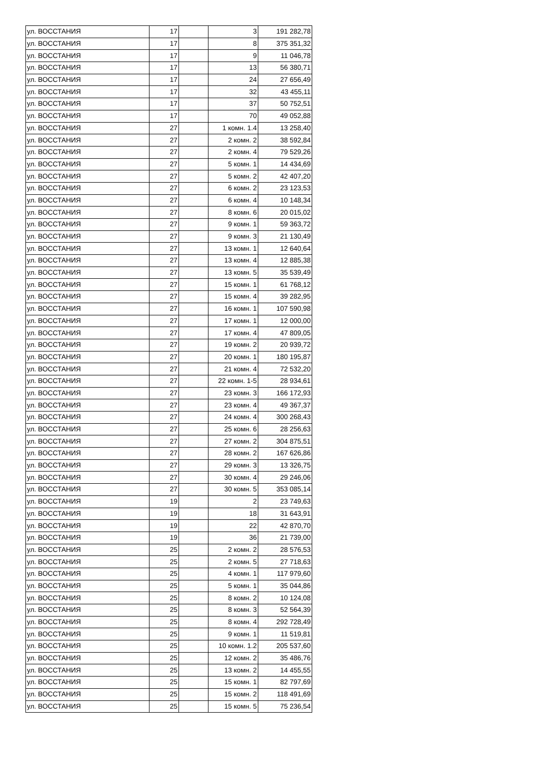| ул. ВОССТАНИЯ | 17 | | 3 | 191 282,78 |
| ул. ВОССТАНИЯ | 17 | | 8 | 375 351,32 |
| ул. ВОССТАНИЯ | 17 | | 9 | 11 046,78 |
| ул. ВОССТАНИЯ | 17 | | 13 | 56 380,71 |
| ул. ВОССТАНИЯ | 17 | | 24 | 27 656,49 |
| ул. ВОССТАНИЯ | 17 | | 32 | 43 455,11 |
| ул. ВОССТАНИЯ | 17 | | 37 | 50 752,51 |
| ул. ВОССТАНИЯ | 17 | | 70 | 49 052,88 |
| ул. ВОССТАНИЯ | 27 | | 1 комн. 1.4 | 13 258,40 |
| ул. ВОССТАНИЯ | 27 | | 2 комн. 2 | 38 592,84 |
| ул. ВОССТАНИЯ | 27 | | 2 комн. 4 | 79 529,26 |
| ул. ВОССТАНИЯ | 27 | | 5 комн. 1 | 14 434,69 |
| ул. ВОССТАНИЯ | 27 | | 5 комн. 2 | 42 407,20 |
| ул. ВОССТАНИЯ | 27 | | 6 комн. 2 | 23 123,53 |
| ул. ВОССТАНИЯ | 27 | | 6 комн. 4 | 10 148,34 |
| ул. ВОССТАНИЯ | 27 | | 8 комн. 6 | 20 015,02 |
| ул. ВОССТАНИЯ | 27 | | 9 комн. 1 | 59 363,72 |
| ул. ВОССТАНИЯ | 27 | | 9 комн. 3 | 21 130,49 |
| ул. ВОССТАНИЯ | 27 | | 13 комн. 1 | 12 640,64 |
| ул. ВОССТАНИЯ | 27 | | 13 комн. 4 | 12 885,38 |
| ул. ВОССТАНИЯ | 27 | | 13 комн. 5 | 35 539,49 |
| ул. ВОССТАНИЯ | 27 | | 15 комн. 1 | 61 768,12 |
| ул. ВОССТАНИЯ | 27 | | 15 комн. 4 | 39 282,95 |
| ул. ВОССТАНИЯ | 27 | | 16 комн. 1 | 107 590,98 |
| ул. ВОССТАНИЯ | 27 | | 17 комн. 1 | 12 000,00 |
| ул. ВОССТАНИЯ | 27 | | 17 комн. 4 | 47 809,05 |
| ул. ВОССТАНИЯ | 27 | | 19 комн. 2 | 20 939,72 |
| ул. ВОССТАНИЯ | 27 | | 20 комн. 1 | 180 195,87 |
| ул. ВОССТАНИЯ | 27 | | 21 комн. 4 | 72 532,20 |
| ул. ВОССТАНИЯ | 27 | | 22 комн. 1-5 | 28 934,61 |
| ул. ВОССТАНИЯ | 27 | | 23 комн. 3 | 166 172,93 |
| ул. ВОССТАНИЯ | 27 | | 23 комн. 4 | 49 367,37 |
| ул. ВОССТАНИЯ | 27 | | 24 комн. 4 | 300 268,43 |
| ул. ВОССТАНИЯ | 27 | | 25 комн. 6 | 28 256,63 |
| ул. ВОССТАНИЯ | 27 | | 27 комн. 2 | 304 875,51 |
| ул. ВОССТАНИЯ | 27 | | 28 комн. 2 | 167 626,86 |
| ул. ВОССТАНИЯ | 27 | | 29 комн. 3 | 13 326,75 |
| ул. ВОССТАНИЯ | 27 | | 30 комн. 4 | 29 246,06 |
| ул. ВОССТАНИЯ | 27 | | 30 комн. 5 | 353 085,14 |
| ул. ВОССТАНИЯ | 19 | | 2 | 23 749,63 |
| ул. ВОССТАНИЯ | 19 | | 18 | 31 643,91 |
| ул. ВОССТАНИЯ | 19 | | 22 | 42 870,70 |
| ул. ВОССТАНИЯ | 19 | | 36 | 21 739,00 |
| ул. ВОССТАНИЯ | 25 | | 2 комн. 2 | 28 576,53 |
| ул. ВОССТАНИЯ | 25 | | 2 комн. 5 | 27 718,63 |
| ул. ВОССТАНИЯ | 25 | | 4 комн. 1 | 117 979,60 |
| ул. ВОССТАНИЯ | 25 | | 5 комн. 1 | 35 044,86 |
| ул. ВОССТАНИЯ | 25 | | 8 комн. 2 | 10 124,08 |
| ул. ВОССТАНИЯ | 25 | | 8 комн. 3 | 52 564,39 |
| ул. ВОССТАНИЯ | 25 | | 8 комн. 4 | 292 728,49 |
| ул. ВОССТАНИЯ | 25 | | 9 комн. 1 | 11 519,81 |
| ул. ВОССТАНИЯ | 25 | | 10 комн. 1.2 | 205 537,60 |
| ул. ВОССТАНИЯ | 25 | | 12 комн. 2 | 35 486,76 |
| ул. ВОССТАНИЯ | 25 | | 13 комн. 2 | 14 455,55 |
| ул. ВОССТАНИЯ | 25 | | 15 комн. 1 | 82 797,69 |
| ул. ВОССТАНИЯ | 25 | | 15 комн. 2 | 118 491,69 |
| ул. ВОССТАНИЯ | 25 | | 15 комн. 5 | 75 236,54 |